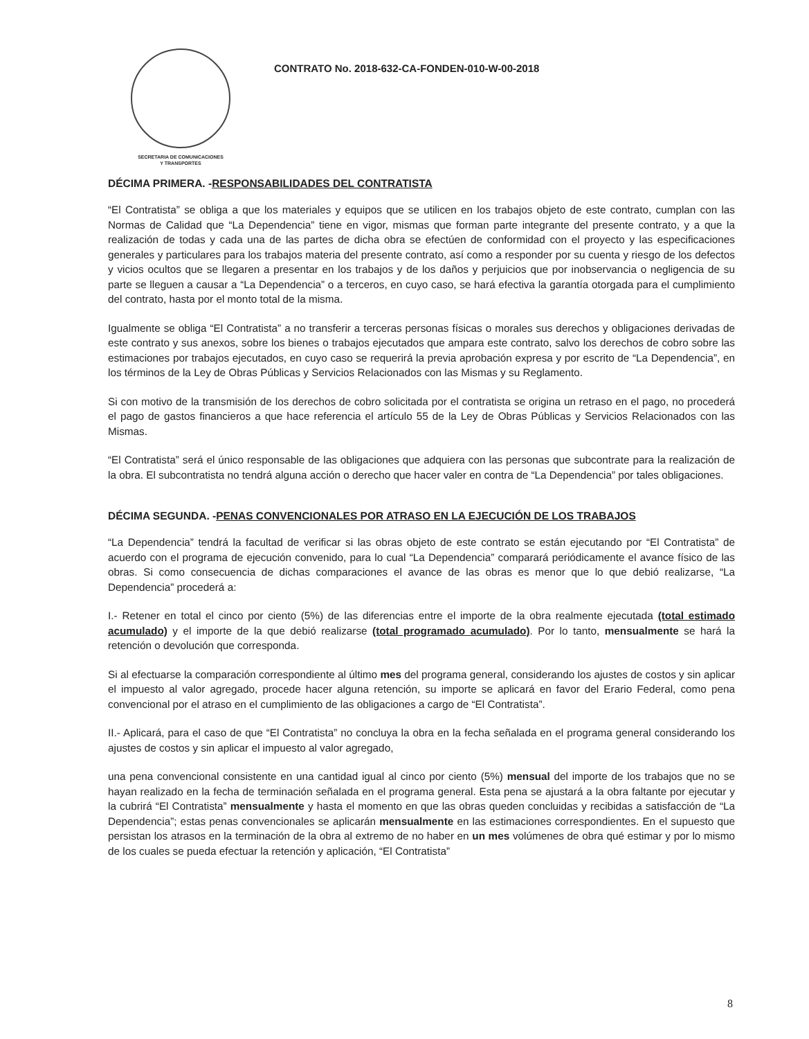SECRETARIA DE COMUNICACIONES
Y TRANSPORTES
CONTRATO No. 2018-632-CA-FONDEN-010-W-00-2018
DÉCIMA PRIMERA. -RESPONSABILIDADES DEL CONTRATISTA
“El Contratista” se obliga a que los materiales y equipos que se utilicen en los trabajos objeto de este contrato, cumplan con las Normas de Calidad que “La Dependencia” tiene en vigor, mismas que forman parte integrante del presente contrato, y a que la realización de todas y cada una de las partes de dicha obra se efectúen de conformidad con el proyecto y las especificaciones generales y particulares para los trabajos materia del presente contrato, así como a responder por su cuenta y riesgo de los defectos y vicios ocultos que se llegaren a presentar en los trabajos y de los daños y perjuicios que por inobservancia o negligencia de su parte se lleguen a causar a “La Dependencia” o a terceros, en cuyo caso, se hará efectiva la garantía otorgada para el cumplimiento del contrato, hasta por el monto total de la misma.
Igualmente se obliga “El Contratista” a no transferir a terceras personas físicas o morales sus derechos y obligaciones derivadas de este contrato y sus anexos, sobre los bienes o trabajos ejecutados que ampara este contrato, salvo los derechos de cobro sobre las estimaciones por trabajos ejecutados, en cuyo caso se requerirá la previa aprobación expresa y por escrito de “La Dependencia”, en los términos de la Ley de Obras Públicas y Servicios Relacionados con las Mismas y su Reglamento.
Si con motivo de la transmisión de los derechos de cobro solicitada por el contratista se origina un retraso en el pago, no procederá el pago de gastos financieros a que hace referencia el artículo 55 de la Ley de Obras Públicas y Servicios Relacionados con las Mismas.
“El Contratista” será el único responsable de las obligaciones que adquiera con las personas que subcontrate para la realización de la obra. El subcontratista no tendrá alguna acción o derecho que hacer valer en contra de “La Dependencia” por tales obligaciones.
DÉCIMA SEGUNDA. -PENAS CONVENCIONALES POR ATRASO EN LA EJECUCIÓN DE LOS TRABAJOS
“La Dependencia” tendrá la facultad de verificar si las obras objeto de este contrato se están ejecutando por “El Contratista” de acuerdo con el programa de ejecución convenido, para lo cual “La Dependencia” comparará periódicamente el avance físico de las obras. Si como consecuencia de dichas comparaciones el avance de las obras es menor que lo que debió realizarse, “La Dependencia” procederá a:
I.- Retener en total el cinco por ciento (5%) de las diferencias entre el importe de la obra realmente ejecutada (total estimado acumulado) y el importe de la que debió realizarse (total programado acumulado). Por lo tanto, mensualmente se hará la retención o devolución que corresponda.
Si al efectuarse la comparación correspondiente al último mes del programa general, considerando los ajustes de costos y sin aplicar el impuesto al valor agregado, procede hacer alguna retención, su importe se aplicará en favor del Erario Federal, como pena convencional por el atraso en el cumplimiento de las obligaciones a cargo de “El Contratista”.
II.- Aplicará, para el caso de que “El Contratista” no concluya la obra en la fecha señalada en el programa general considerando los ajustes de costos y sin aplicar el impuesto al valor agregado,
una pena convencional consistente en una cantidad igual al cinco por ciento (5%) mensual del importe de los trabajos que no se hayan realizado en la fecha de terminación señalada en el programa general. Esta pena se ajustará a la obra faltante por ejecutar y la cubrirá “El Contratista” mensualmente y hasta el momento en que las obras queden concluidas y recibidas a satisfacción de “La Dependencia”; estas penas convencionales se aplicarán mensualmente en las estimaciones correspondientes. En el supuesto que persistan los atrasos en la terminación de la obra al extremo de no haber en un mes volúmenes de obra qué estimar y por lo mismo de los cuales se pueda efectuar la retención y aplicación, “El Contratista”
8